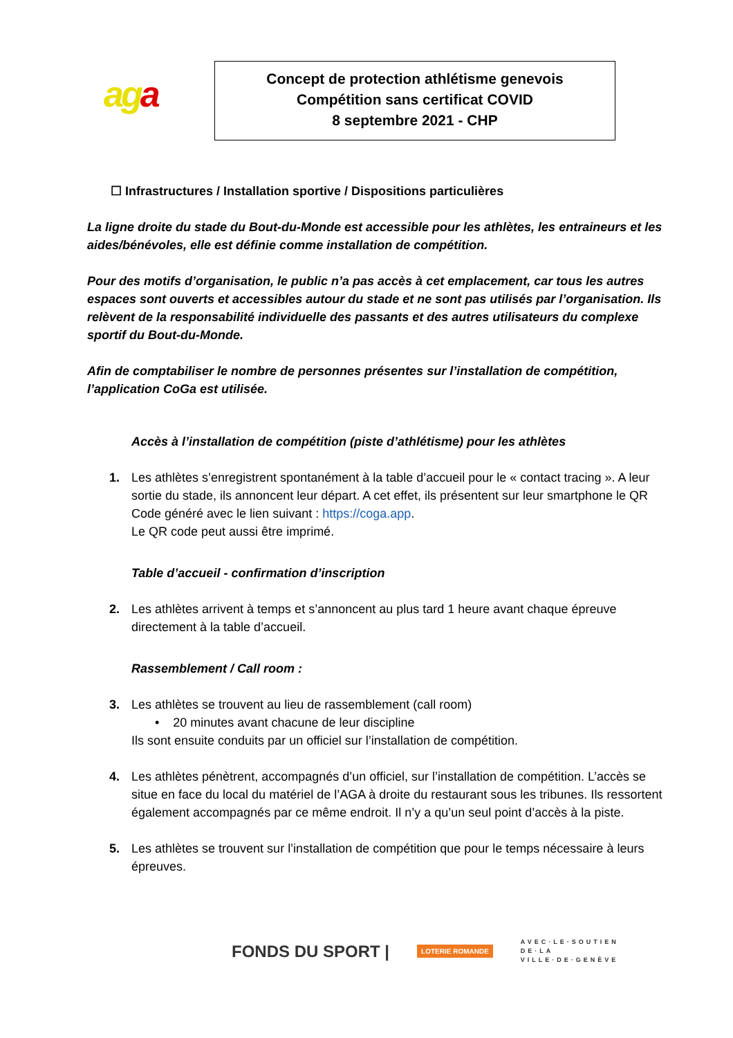aga
Concept de protection athlétisme genevois
Compétition sans certificat COVID
8 septembre 2021 - CHP
☐ Infrastructures / Installation sportive / Dispositions particulières
La ligne droite du stade du Bout-du-Monde est accessible pour les athlètes, les entraineurs et les aides/bénévoles, elle est définie comme installation de compétition.
Pour des motifs d’organisation, le public n’a pas accès à cet emplacement, car tous les autres espaces sont ouverts et accessibles autour du stade et ne sont pas utilisés par l’organisation. Ils relèvent de la responsabilité individuelle des passants et des autres utilisateurs du complexe sportif du Bout-du-Monde.
Afin de comptabiliser le nombre de personnes présentes sur l’installation de compétition, l’application CoGa est utilisée.
Accès à l’installation de compétition (piste d’athlétisme) pour les athlètes
1. Les athlètes s’enregistrent spontanément à la table d’accueil pour le « contact tracing ». A leur sortie du stade, ils annoncent leur départ. A cet effet, ils présentent sur leur smartphone le QR Code généré avec le lien suivant : https://coga.app.
Le QR code peut aussi être imprimé.
Table d’accueil - confirmation d’inscription
2. Les athlètes arrivent à temps et s’annoncent au plus tard 1 heure avant chaque épreuve directement à la table d’accueil.
Rassemblement / Call room :
3. Les athlètes se trouvent au lieu de rassemblement (call room)
• 20 minutes avant chacune de leur discipline
Ils sont ensuite conduits par un officiel sur l’installation de compétition.
4. Les athlètes pénètrent, accompagnés d’un officiel, sur l’installation de compétition. L’accès se situe en face du local du matériel de l’AGA à droite du restaurant sous les tribunes. Ils ressortent également accompagnés par ce même endroit. Il n’y a qu’un seul point d’accès à la piste.
5. Les athlètes se trouvent sur l’installation de compétition que pour le temps nécessaire à leurs épreuves.
FONDS DU SPORT |
LOTERIE ROMANDE
AVEC·LE·SOUTIEN
DE·LA
VILLE·DE·GENÈVE